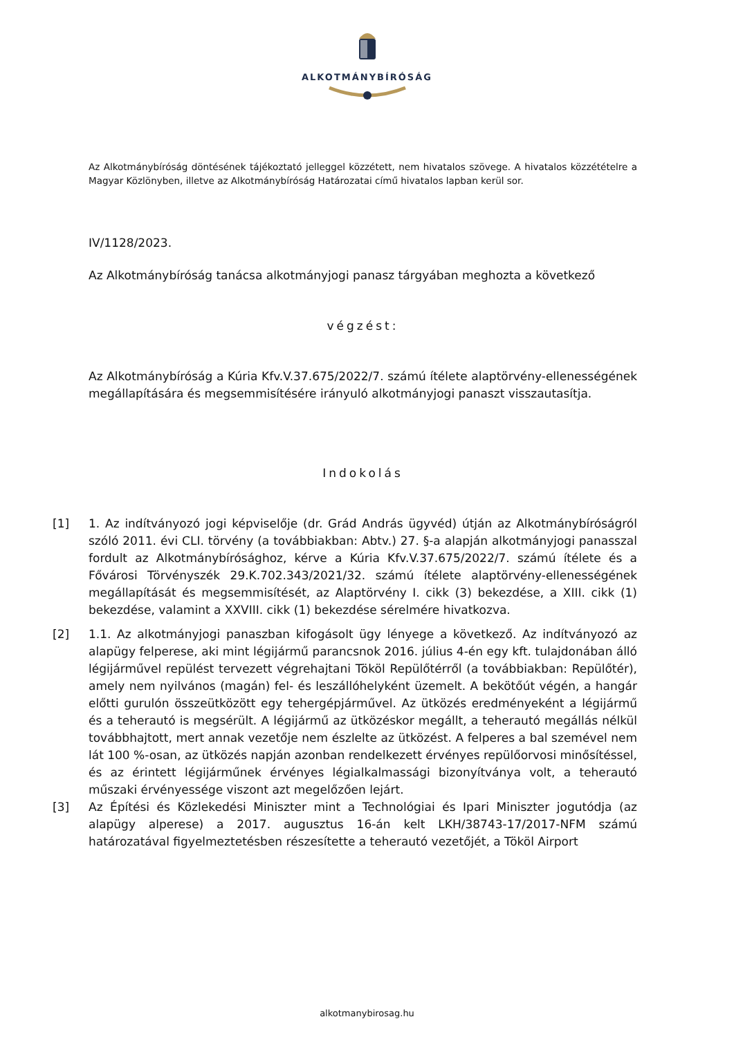ALKOTMÁNYBÍRÓSÁG
Az Alkotmánybíróság döntésének tájékoztató jelleggel közzétett, nem hivatalos szövege. A hivatalos közzétételre a Magyar Közlönyben, illetve az Alkotmánybíróság Határozatai című hivatalos lapban kerül sor.
IV/1128/2023.
Az Alkotmánybíróság tanácsa alkotmányjogi panasz tárgyában meghozta a következő
végzést:
Az Alkotmánybíróság a Kúria Kfv.V.37.675/2022/7. számú ítélete alaptörvény-ellenességének megállapítására és megsemmisítésére irányuló alkotmányjogi panaszt visszautasítja.
Indokolás
[1] 1. Az indítványozó jogi képviselője (dr. Grád András ügyvéd) útján az Alkotmánybíróságról szóló 2011. évi CLI. törvény (a továbbiakban: Abtv.) 27. §-a alapján alkotmányjogi panasszal fordult az Alkotmánybírósághoz, kérve a Kúria Kfv.V.37.675/2022/7. számú ítélete és a Fővárosi Törvényszék 29.K.702.343/2021/32. számú ítélete alaptörvény-ellenességének megállapítását és megsemmisítését, az Alaptörvény I. cikk (3) bekezdése, a XIII. cikk (1) bekezdése, valamint a XXVIII. cikk (1) bekezdése sérelmére hivatkozva.
[2] 1.1. Az alkotmányjogi panaszban kifogásolt ügy lényege a következő. Az indítványozó az alapügy felperese, aki mint légijármű parancsnok 2016. július 4-én egy kft. tulajdonában álló légijárművel repülést tervezett végrehajtani Tököl Repülőtérről (a továbbiakban: Repülőtér), amely nem nyilvános (magán) fel- és leszállóhelyként üzemelt. A bekötőút végén, a hangár előtti gurulón összeütközött egy tehergépjárművel. Az ütközés eredményeként a légijármű és a teherautó is megsérült. A légijármű az ütközéskor megállt, a teherautó megállás nélkül továbbhajtott, mert annak vezetője nem észlelte az ütközést. A felperes a bal szemével nem lát 100 %-osan, az ütközés napján azonban rendelkezett érvényes repülőorvosi minősítéssel, és az érintett légijárműnek érvényes légialkalmassági bizonyítványa volt, a teherautó műszaki érvényessége viszont azt megelőzően lejárt.
[3] Az Építési és Közlekedési Miniszter mint a Technológiai és Ipari Miniszter jogutódja (az alapügy alperese) a 2017. augusztus 16-án kelt LKH/38743-17/2017-NFM számú határozatával figyelmeztetésben részesítette a teherautó vezetőjét, a Tököl Airport
alkotmanybirosag.hu